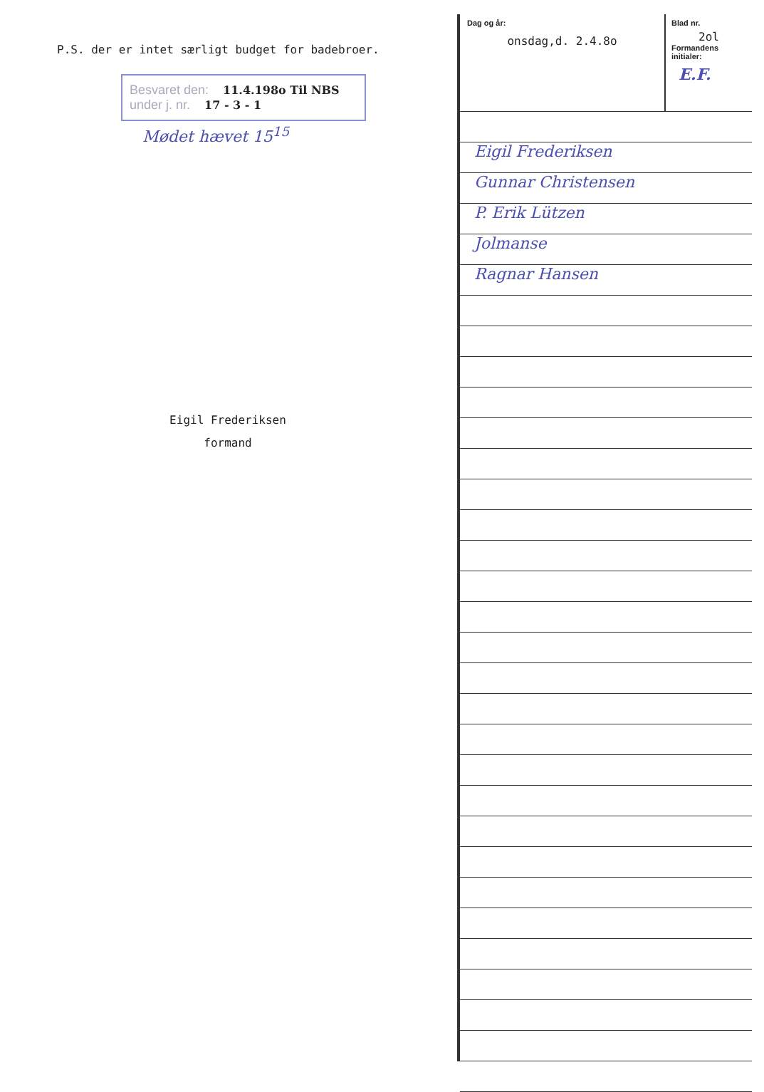P.S. der er intet særligt budget for badebroer.
Besvaret den: 11.4.198o Til NBS
under j. nr. 17 - 3 - 1
Mødet hævet 15<sup>15</sup>
Eigil Frederiksen
formand
Dag og år:
onsdag,d. 2.4.8o
Blad nr.
2ol
Formandens initialer:
E.F.
Eigil Frederiksen
Gunnar Christensen
P. Erik Lützen
Jolmanse
Ragnar Hansen